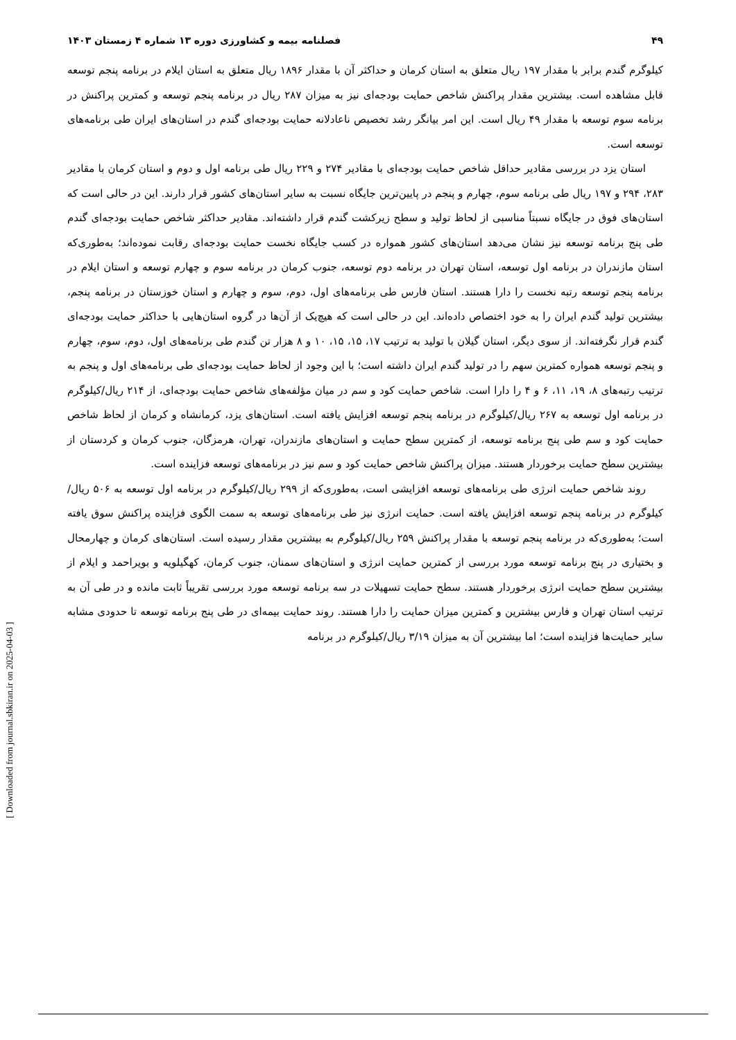۴۹ فصلنامه بیمه و کشاورزی دوره ۱۳ شماره ۴ زمستان ۱۴۰۳
کیلوگرم گندم برابر با مقدار ۱۹۷ ریال متعلق به استان کرمان و حداکثر آن با مقدار ۱۸۹۶ ریال متعلق به استان ایلام در برنامه پنجم توسعه قابل مشاهده است. بیشترین مقدار پراکنش شاخص حمایت بودجه‌ای نیز به میزان ۲۸۷ ریال در برنامه پنجم توسعه و کمترین پراکنش در برنامه سوم توسعه با مقدار ۴۹ ریال است. این امر بیانگر رشد تخصیص ناعادلانه حمایت بودجه‌ای گندم در استان‌های ایران طی برنامه‌های توسعه است.
استان یزد در بررسی مقادیر حداقل شاخص حمایت بودجه‌ای با مقادیر ۲۷۴ و ۲۲۹ ریال طی برنامه اول و دوم و استان کرمان با مقادیر ۲۸۳، ۲۹۴ و ۱۹۷ ریال طی برنامه سوم، چهارم و پنجم در پایین‌ترین جایگاه نسبت به سایر استان‌های کشور قرار دارند. این در حالی است که استان‌های فوق در جایگاه نسبتاً مناسبی از لحاظ تولید و سطح زیرکشت گندم قرار داشته‌اند. مقادیر حداکثر شاخص حمایت بودجه‌ای گندم طی پنج برنامه توسعه نیز نشان می‌دهد استان‌های کشور همواره در کسب جایگاه نخست حمایت بودجه‌ای رقابت نموده‌اند؛ به‌طوری‌که استان مازندران در برنامه اول توسعه، استان تهران در برنامه دوم توسعه، جنوب کرمان در برنامه سوم و چهارم توسعه و استان ایلام در برنامه پنجم توسعه رتبه نخست را دارا هستند. استان فارس طی برنامه‌های اول، دوم، سوم و چهارم و استان خوزستان در برنامه پنجم، بیشترین تولید گندم ایران را به خود اختصاص داده‌اند. این در حالی است که هیچ‌یک از آن‌ها در گروه استان‌هایی با حداکثر حمایت بودجه‌ای گندم قرار نگرفته‌اند. از سوی دیگر، استان گیلان با تولید به ترتیب ۱۷، ۱۵، ۱۵، ۱۰ و ۸ هزار تن گندم طی برنامه‌های اول، دوم، سوم، چهارم و پنجم توسعه همواره کمترین سهم را در تولید گندم ایران داشته است؛ با این وجود از لحاظ حمایت بودجه‌ای طی برنامه‌های اول و پنجم به ترتیب رتبه‌های ۸، ۱۹، ۱۱، ۶ و ۴ را دارا است. شاخص حمایت کود و سم در میان مؤلفه‌های شاخص حمایت بودجه‌ای، از ۲۱۴ ریال/کیلوگرم در برنامه اول توسعه به ۲۶۷ ریال/کیلوگرم در برنامه پنجم توسعه افزایش یافته است. استان‌های یزد، کرمانشاه و کرمان از لحاظ شاخص حمایت کود و سم طی پنج برنامه توسعه، از کمترین سطح حمایت و استان‌های مازندران، تهران، هرمزگان، جنوب کرمان و کردستان از بیشترین سطح حمایت برخوردار هستند. میزان پراکنش شاخص حمایت کود و سم نیز در برنامه‌های توسعه فزاینده است.
روند شاخص حمایت انرژی طی برنامه‌های توسعه افزایشی است، به‌طوری‌که از ۲۹۹ ریال/کیلوگرم در برنامه اول توسعه به ۵۰۶ ریال/کیلوگرم در برنامه پنجم توسعه افزایش یافته است. حمایت انرژی نیز طی برنامه‌های توسعه به سمت الگوی فزاینده پراکنش سوق یافته است؛ به‌طوری‌که در برنامه پنجم توسعه با مقدار پراکنش ۲۵۹ ریال/کیلوگرم به بیشترین مقدار رسیده است. استان‌های کرمان و چهارمحال و بختیاری در پنج برنامه توسعه مورد بررسی از کمترین حمایت انرژی و استان‌های سمنان، جنوب کرمان، کهگیلویه و بویراحمد و ایلام از بیشترین سطح حمایت انرژی برخوردار هستند. سطح حمایت تسهیلات در سه برنامه توسعه مورد بررسی تقریباً ثابت مانده و در طی آن به ترتیب استان تهران و فارس بیشترین و کمترین میزان حمایت را دارا هستند. روند حمایت بیمه‌ای در طی پنج برنامه توسعه تا حدودی مشابه سایر حمایت‌ها فزاینده است؛ اما بیشترین آن به میزان ۳/۱۹ ریال/کیلوگرم در برنامه
[ Downloaded from journal.sbkiran.ir on 2025-04-03 ]